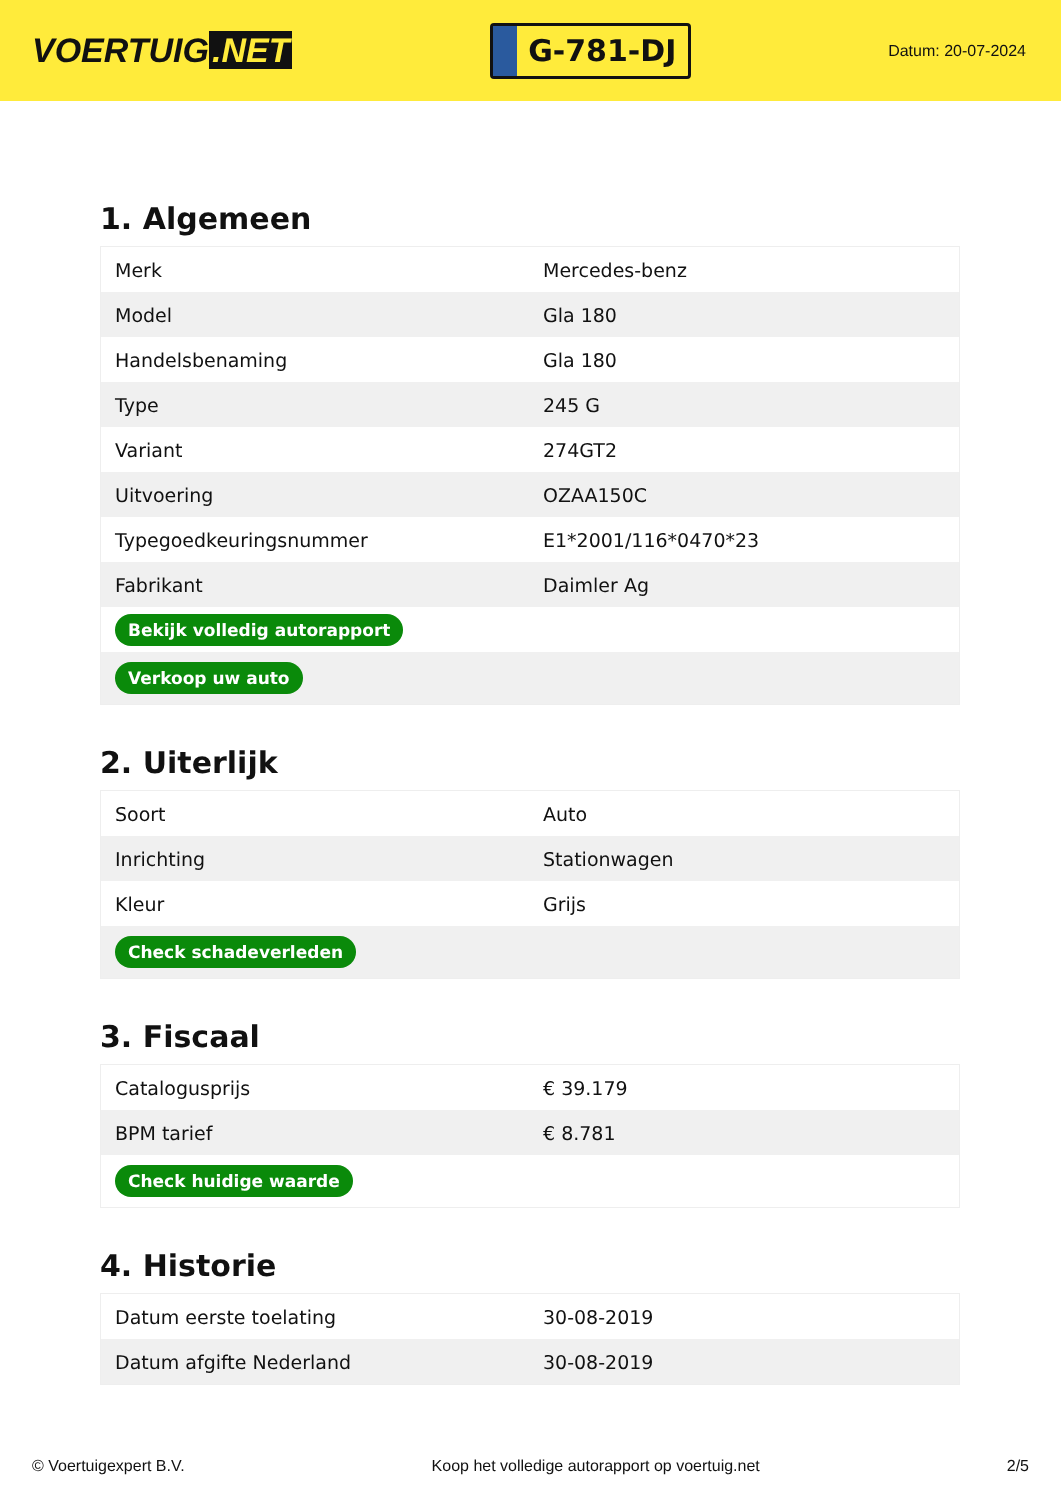VOERTUIG.NET
G-781-DJ
Datum: 20-07-2024
1. Algemeen
| Merk | Mercedes-benz |
| Model | Gla 180 |
| Handelsbenaming | Gla 180 |
| Type | 245 G |
| Variant | 274GT2 |
| Uitvoering | OZAA150C |
| Typegoedkeuringsnummer | E1*2001/116*0470*23 |
| Fabrikant | Daimler Ag |
| Bekijk volledig autorapport | |
| Verkoop uw auto | |
2. Uiterlijk
| Soort | Auto |
| Inrichting | Stationwagen |
| Kleur | Grijs |
| Check schadeverleden | |
3. Fiscaal
| Catalogusprijs | € 39.179 |
| BPM tarief | € 8.781 |
| Check huidige waarde | |
4. Historie
| Datum eerste toelating | 30-08-2019 |
| Datum afgifte Nederland | 30-08-2019 |
© Voertuigexpert B.V. Koop het volledige autorapport op voertuig.net 2/5